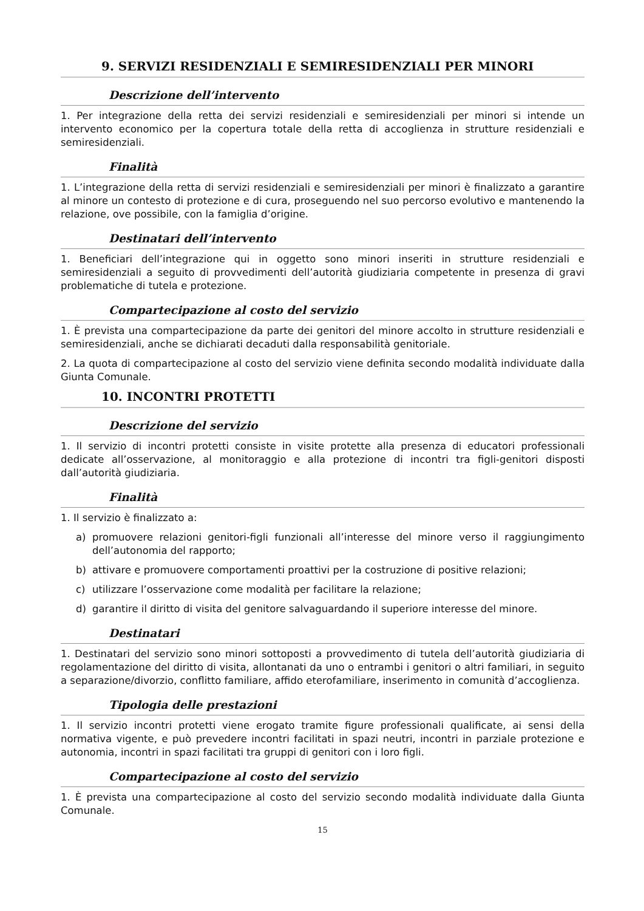9. SERVIZI RESIDENZIALI E SEMIRESIDENZIALI PER MINORI
Descrizione dell’intervento
1. Per integrazione della retta dei servizi residenziali e semiresidenziali per minori si intende un intervento economico per la copertura totale della retta di accoglienza in strutture residenziali e semiresidenziali.
Finalità
1. L’integrazione della retta di servizi residenziali e semiresidenziali per minori è finalizzato a garantire al minore un contesto di protezione e di cura, proseguendo nel suo percorso evolutivo e mantenendo la relazione, ove possibile, con la famiglia d’origine.
Destinatari dell’intervento
1. Beneficiari dell’integrazione qui in oggetto sono minori inseriti in strutture residenziali e semiresidenziali a seguito di provvedimenti dell’autorità giudiziaria competente in presenza di gravi problematiche di tutela e protezione.
Compartecipazione al costo del servizio
1. È prevista una compartecipazione da parte dei genitori del minore accolto in strutture residenziali e semiresidenziali, anche se dichiarati decaduti dalla responsabilità genitoriale.
2. La quota di compartecipazione al costo del servizio viene definita secondo modalità individuate dalla Giunta Comunale.
10. INCONTRI PROTETTI
Descrizione del servizio
1. Il servizio di incontri protetti consiste in visite protette alla presenza di educatori professionali dedicate all’osservazione, al monitoraggio e alla protezione di incontri tra figli-genitori disposti dall’autorità giudiziaria.
Finalità
1. Il servizio è finalizzato a:
a) promuovere relazioni genitori-figli funzionali all’interesse del minore verso il raggiungimento dell’autonomia del rapporto;
b) attivare e promuovere comportamenti proattivi per la costruzione di positive relazioni;
c) utilizzare l’osservazione come modalità per facilitare la relazione;
d) garantire il diritto di visita del genitore salvaguardando il superiore interesse del minore.
Destinatari
1. Destinatari del servizio sono minori sottoposti a provvedimento di tutela dell’autorità giudiziaria di regolamentazione del diritto di visita, allontanati da uno o entrambi i genitori o altri familiari, in seguito a separazione/divorzio, conflitto familiare, affido eterofamiliare, inserimento in comunità d’accoglienza.
Tipologia delle prestazioni
1. Il servizio incontri protetti viene erogato tramite figure professionali qualificate, ai sensi della normativa vigente, e può prevedere incontri facilitati in spazi neutri, incontri in parziale protezione e autonomia, incontri in spazi facilitati tra gruppi di genitori con i loro figli.
Compartecipazione al costo del servizio
1. È prevista una compartecipazione al costo del servizio secondo modalità individuate dalla Giunta Comunale.
15